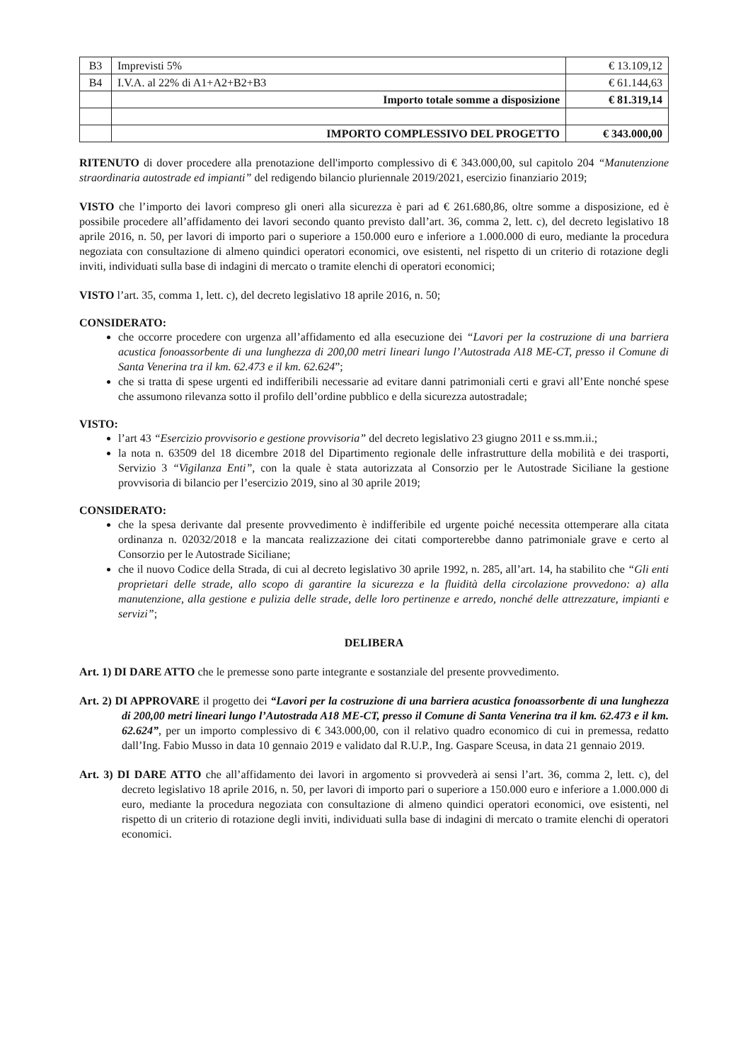| B3 | Imprevisti 5% | € 13.109,12 |
| B4 | I.V.A. al 22% di A1+A2+B2+B3 | € 61.144,63 |
| | Importo totale somme a disposizione | € 81.319,14 |
| | IMPORTO COMPLESSIVO DEL PROGETTO | € 343.000,00 |
RITENUTO di dover procedere alla prenotazione dell'importo complessivo di € 343.000,00, sul capitolo 204 “Manutenzione straordinaria autostrade ed impianti” del redigendo bilancio pluriennale 2019/2021, esercizio finanziario 2019;
VISTO che l’importo dei lavori compreso gli oneri alla sicurezza è pari ad € 261.680,86, oltre somme a disposizione, ed è possibile procedere all’affidamento dei lavori secondo quanto previsto dall’art. 36, comma 2, lett. c), del decreto legislativo 18 aprile 2016, n. 50, per lavori di importo pari o superiore a 150.000 euro e inferiore a 1.000.000 di euro, mediante la procedura negoziata con consultazione di almeno quindici operatori economici, ove esistenti, nel rispetto di un criterio di rotazione degli inviti, individuati sulla base di indagini di mercato o tramite elenchi di operatori economici;
VISTO l’art. 35, comma 1, lett. c), del decreto legislativo 18 aprile 2016, n. 50;
CONSIDERATO:
che occorre procedere con urgenza all’affidamento ed alla esecuzione dei “Lavori per la costruzione di una barriera acustica fonoassorbente di una lunghezza di 200,00 metri lineari lungo l’Autostrada A18 ME-CT, presso il Comune di Santa Venerina tra il km. 62.473 e il km. 62.624”;
che si tratta di spese urgenti ed indifferibili necessarie ad evitare danni patrimoniali certi e gravi all’Ente nonché spese che assumono rilevanza sotto il profilo dell’ordine pubblico e della sicurezza autostradale;
VISTO:
l’art 43 “Esercizio provvisorio e gestione provvisoria” del decreto legislativo 23 giugno 2011 e ss.mm.ii.;
la nota n. 63509 del 18 dicembre 2018 del Dipartimento regionale delle infrastrutture della mobilità e dei trasporti, Servizio 3 “Vigilanza Enti”, con la quale è stata autorizzata al Consorzio per le Autostrade Siciliane la gestione provvisoria di bilancio per l’esercizio 2019, sino al 30 aprile 2019;
CONSIDERATO:
che la spesa derivante dal presente provvedimento è indifferibile ed urgente poiché necessita ottemperare alla citata ordinanza n. 02032/2018 e la mancata realizzazione dei citati comporterebbe danno patrimoniale grave e certo al Consorzio per le Autostrade Siciliane;
che il nuovo Codice della Strada, di cui al decreto legislativo 30 aprile 1992, n. 285, all’art. 14, ha stabilito che “Gli enti proprietari delle strade, allo scopo di garantire la sicurezza e la fluidità della circolazione provvedono: a) alla manutenzione, alla gestione e pulizia delle strade, delle loro pertinenze e arredo, nonché delle attrezzature, impianti e servizi”;
DELIBERA
Art. 1) DI DARE ATTO che le premesse sono parte integrante e sostanziale del presente provvedimento.
Art. 2) DI APPROVARE il progetto dei “Lavori per la costruzione di una barriera acustica fonoassorbente di una lunghezza di 200,00 metri lineari lungo l’Autostrada A18 ME-CT, presso il Comune di Santa Venerina tra il km. 62.473 e il km. 62.624”, per un importo complessivo di € 343.000,00, con il relativo quadro economico di cui in premessa, redatto dall’Ing. Fabio Musso in data 10 gennaio 2019 e validato dal R.U.P., Ing. Gaspare Sceusa, in data 21 gennaio 2019.
Art. 3) DI DARE ATTO che all’affidamento dei lavori in argomento si provvederà ai sensi l’art. 36, comma 2, lett. c), del decreto legislativo 18 aprile 2016, n. 50, per lavori di importo pari o superiore a 150.000 euro e inferiore a 1.000.000 di euro, mediante la procedura negoziata con consultazione di almeno quindici operatori economici, ove esistenti, nel rispetto di un criterio di rotazione degli inviti, individuati sulla base di indagini di mercato o tramite elenchi di operatori economici.